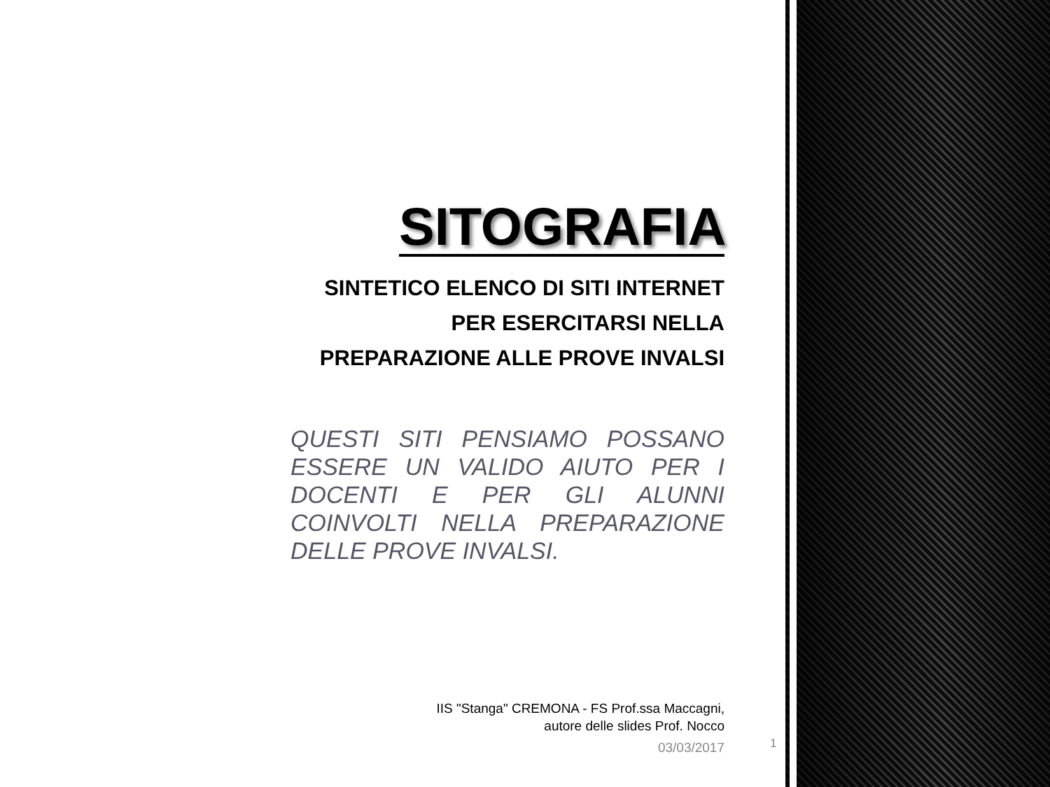SITOGRAFIA
SINTETICO ELENCO DI SITI INTERNET PER ESERCITARSI NELLA PREPARAZIONE ALLE PROVE INVALSI
QUESTI SITI PENSIAMO POSSANO ESSERE UN VALIDO AIUTO PER I DOCENTI E PER GLI ALUNNI COINVOLTI NELLA PREPARAZIONE DELLE PROVE INVALSI.
IIS "Stanga" CREMONA - FS Prof.ssa Maccagni,
autore delle slides Prof. Nocco
03/03/2017
1